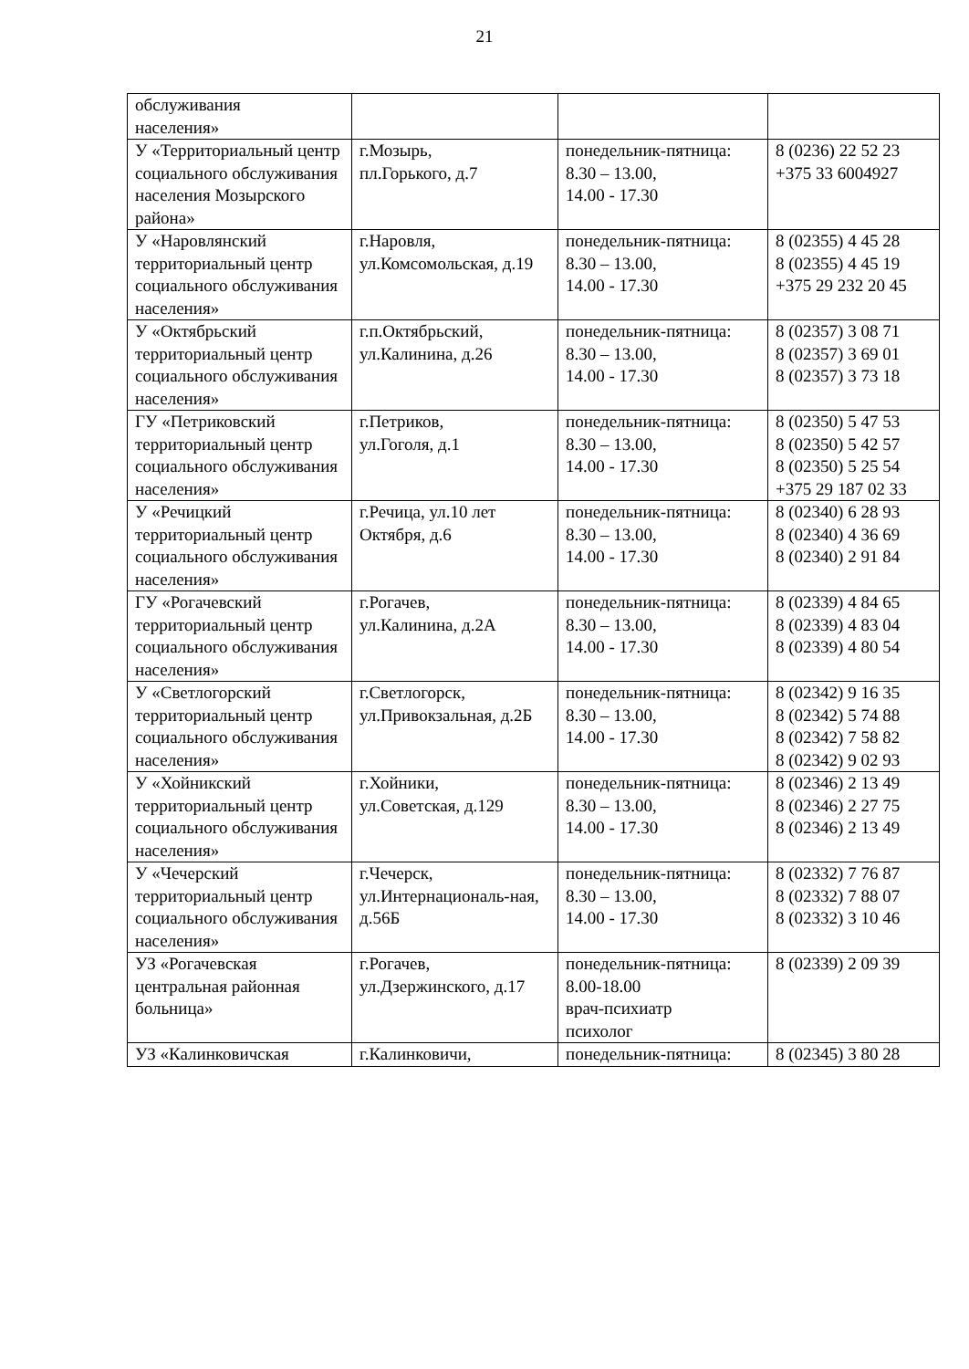21
| обслуживания населения» | | | |
| У «Территориальный центр социального обслуживания населения Мозырского района» | г.Мозырь, пл.Горького, д.7 | понедельник-пятница: 8.30 – 13.00, 14.00 - 17.30 | 8 (0236) 22 52 23 +375 33 6004927 |
| У «Наровлянский территориальный центр социального обслуживания населения» | г.Наровля, ул.Комсомольская, д.19 | понедельник-пятница: 8.30 – 13.00, 14.00 - 17.30 | 8 (02355) 4 45 28 8 (02355) 4 45 19 +375 29 232 20 45 |
| У «Октябрьский территориальный центр социального обслуживания населения» | г.п.Октябрьский, ул.Калинина, д.26 | понедельник-пятница: 8.30 – 13.00, 14.00 - 17.30 | 8 (02357) 3 08 71 8 (02357) 3 69 01 8 (02357) 3 73 18 |
| ГУ «Петриковский территориальный центр социального обслуживания населения» | г.Петриков, ул.Гоголя, д.1 | понедельник-пятница: 8.30 – 13.00, 14.00 - 17.30 | 8 (02350) 5 47 53 8 (02350) 5 42 57 8 (02350) 5 25 54 +375 29 187 02 33 |
| У «Речицкий территориальный центр социального обслуживания населения» | г.Речица, ул.10 лет Октября, д.6 | понедельник-пятница: 8.30 – 13.00, 14.00 - 17.30 | 8 (02340) 6 28 93 8 (02340) 4 36 69 8 (02340) 2 91 84 |
| ГУ «Рогачевский территориальный центр социального обслуживания населения» | г.Рогачев, ул.Калинина, д.2А | понедельник-пятница: 8.30 – 13.00, 14.00 - 17.30 | 8 (02339) 4 84 65 8 (02339) 4 83 04 8 (02339) 4 80 54 |
| У «Светлогорский территориальный центр социального обслуживания населения» | г.Светлогорск, ул.Привокзальная, д.2Б | понедельник-пятница: 8.30 – 13.00, 14.00 - 17.30 | 8 (02342) 9 16 35 8 (02342) 5 74 88 8 (02342) 7 58 82 8 (02342) 9 02 93 |
| У «Хойникский территориальный центр социального обслуживания населения» | г.Хойники, ул.Советская, д.129 | понедельник-пятница: 8.30 – 13.00, 14.00 - 17.30 | 8 (02346) 2 13 49 8 (02346) 2 27 75 8 (02346) 2 13 49 |
| У «Чечерский территориальный центр социального обслуживания населения» | г.Чечерск, ул.Интернациональ-ная, д.56Б | понедельник-пятница: 8.30 – 13.00, 14.00 - 17.30 | 8 (02332) 7 76 87 8 (02332) 7 88 07 8 (02332) 3 10 46 |
| УЗ «Рогачевская центральная районная больница» | г.Рогачев, ул.Дзержинского, д.17 | понедельник-пятница: 8.00-18.00 врач-психиатр психолог | 8 (02339) 2 09 39 |
| УЗ «Калинковичская | г.Калинковичи, | понедельник-пятница: | 8 (02345) 3 80 28 |